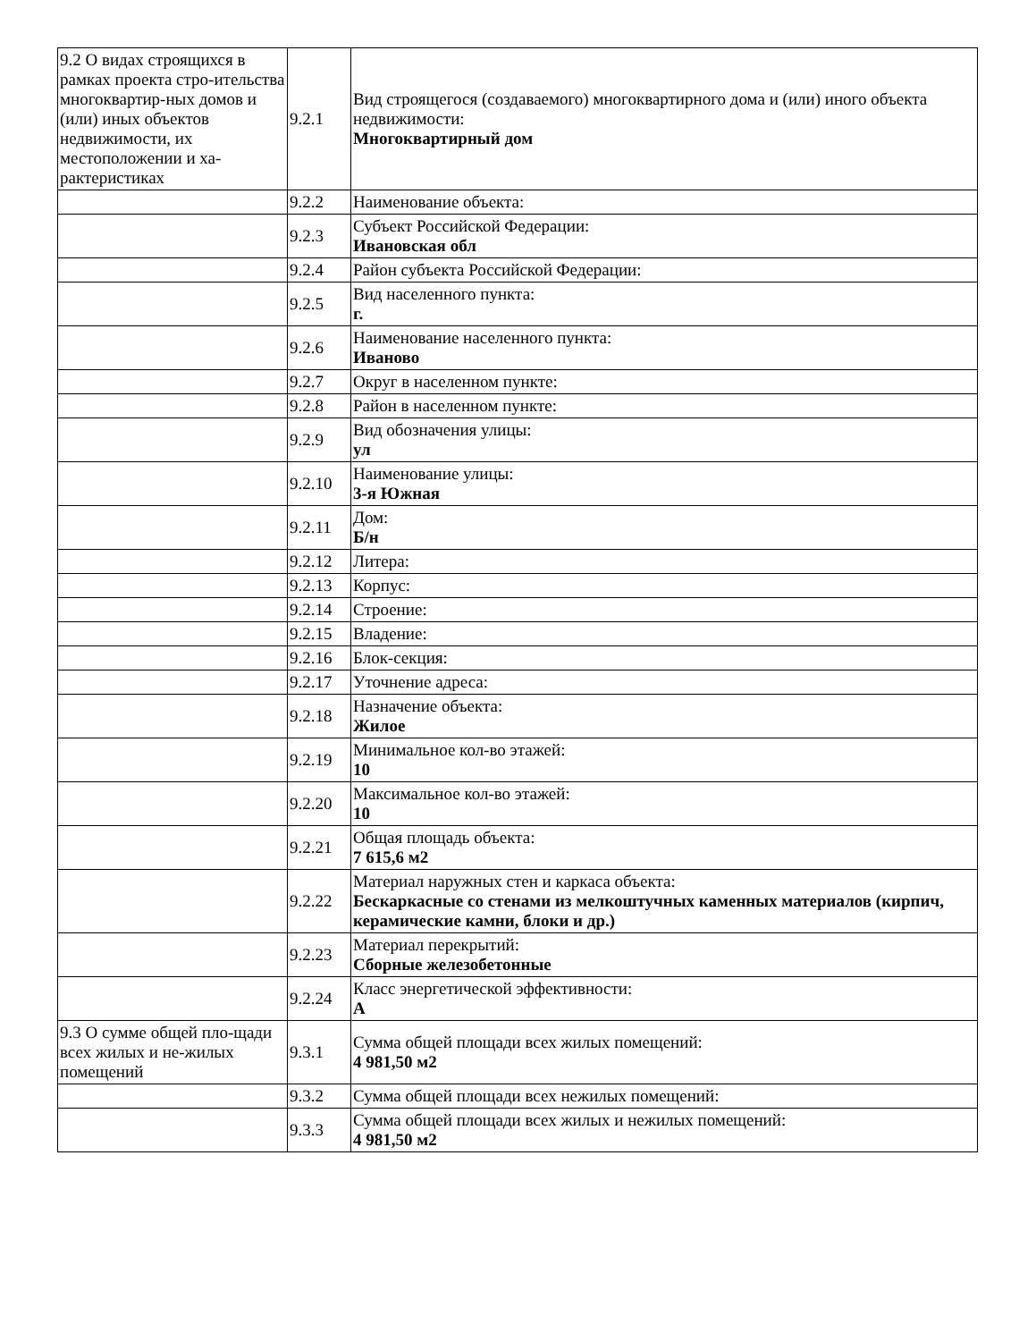| 9.2 О видах строящихся в рамках проекта стро-ительства многоквартир-ных домов и (или) иных объектов недвижимости, их местоположении и ха-рактеристиках | 9.2.1 | Вид строящегося (создаваемого) многоквартирного дома и (или) иного объекта недвижимости: Многоквартирный дом |
| | 9.2.2 | Наименование объекта: |
| | 9.2.3 | Субъект Российской Федерации: Ивановская обл |
| | 9.2.4 | Район субъекта Российской Федерации: |
| | 9.2.5 | Вид населенного пункта: г. |
| | 9.2.6 | Наименование населенного пункта: Иваново |
| | 9.2.7 | Округ в населенном пункте: |
| | 9.2.8 | Район в населенном пункте: |
| | 9.2.9 | Вид обозначения улицы: ул |
| | 9.2.10 | Наименование улицы: 3-я Южная |
| | 9.2.11 | Дом: Б/н |
| | 9.2.12 | Литера: |
| | 9.2.13 | Корпус: |
| | 9.2.14 | Строение: |
| | 9.2.15 | Владение: |
| | 9.2.16 | Блок-секция: |
| | 9.2.17 | Уточнение адреса: |
| | 9.2.18 | Назначение объекта: Жилое |
| | 9.2.19 | Минимальное кол-во этажей: 10 |
| | 9.2.20 | Максимальное кол-во этажей: 10 |
| | 9.2.21 | Общая площадь объекта: 7 615,6 м2 |
| | 9.2.22 | Материал наружных стен и каркаса объекта: Бескаркасные со стенами из мелкоштучных каменных материалов (кирпич, керамические камни, блоки и др.) |
| | 9.2.23 | Материал перекрытий: Сборные железобетонные |
| | 9.2.24 | Класс энергетической эффективности: А |
| 9.3 О сумме общей пло-щади всех жилых и не-жилых помещений | 9.3.1 | Сумма общей площади всех жилых помещений: 4 981,50 м2 |
| | 9.3.2 | Сумма общей площади всех нежилых помещений: |
| | 9.3.3 | Сумма общей площади всех жилых и нежилых помещений: 4 981,50 м2 |